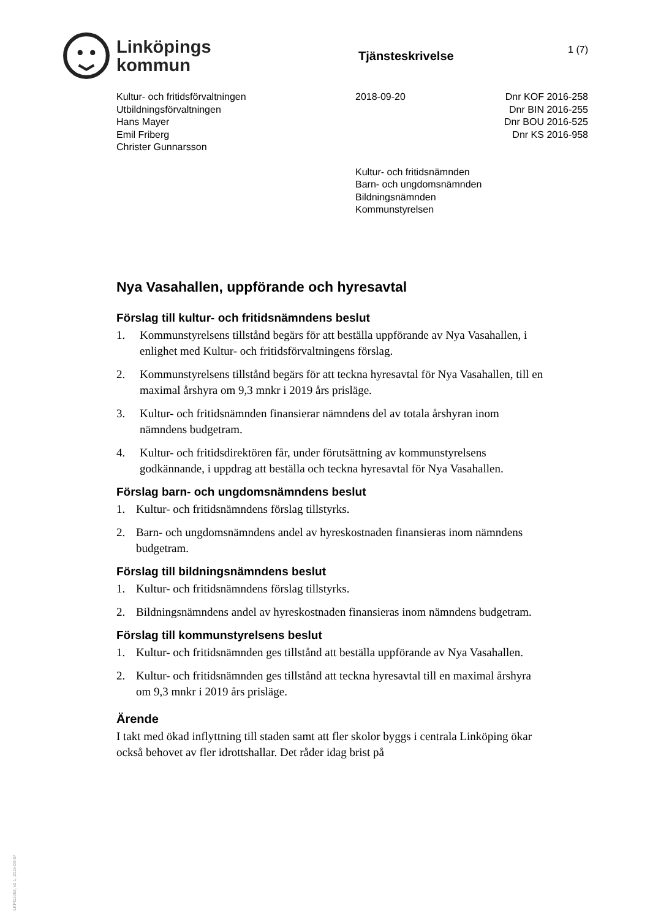Linköpings
kommun
Tjänsteskrivelse
1 (7)
Kultur- och fritidsförvaltningen
Utbildningsförvaltningen
Hans Mayer
Emil Friberg
Christer Gunnarsson
2018-09-20 Dnr KOF 2016-258
Dnr BIN 2016-255
Dnr BOU 2016-525
Dnr KS 2016-958
Kultur- och fritidsnämnden
Barn- och ungdomsnämnden
Bildningsnämnden
Kommunstyrelsen
Nya Vasahallen, uppförande och hyresavtal
Förslag till kultur- och fritidsnämndens beslut
1. Kommunstyrelsens tillstånd begärs för att beställa uppförande av Nya Vasahallen, i enlighet med Kultur- och fritidsförvaltningens förslag.
2. Kommunstyrelsens tillstånd begärs för att teckna hyresavtal för Nya Vasahallen, till en maximal årshyra om 9,3 mnkr i 2019 års prisläge.
3. Kultur- och fritidsnämnden finansierar nämndens del av totala årshyran inom nämndens budgetram.
4. Kultur- och fritidsdirektören får, under förutsättning av kommunstyrelsens godkännande, i uppdrag att beställa och teckna hyresavtal för Nya Vasahallen.
Förslag barn- och ungdomsnämndens beslut
1. Kultur- och fritidsnämndens förslag tillstyrks.
2. Barn- och ungdomsnämndens andel av hyreskostnaden finansieras inom nämndens budgetram.
Förslag till bildningsnämndens beslut
1. Kultur- och fritidsnämndens förslag tillstyrks.
2. Bildningsnämndens andel av hyreskostnaden finansieras inom nämndens budgetram.
Förslag till kommunstyrelsens beslut
1. Kultur- och fritidsnämnden ges tillstånd att beställa uppförande av Nya Vasahallen.
2. Kultur- och fritidsnämnden ges tillstånd att teckna hyresavtal till en maximal årshyra om 9,3 mnkr i 2019 års prisläge.
Ärende
I takt med ökad inflyttning till staden samt att fler skolor byggs i centrala Linköping ökar också behovet av fler idrottshallar. Det råder idag brist på
LKPG1002, v2.1, 2016-03-07